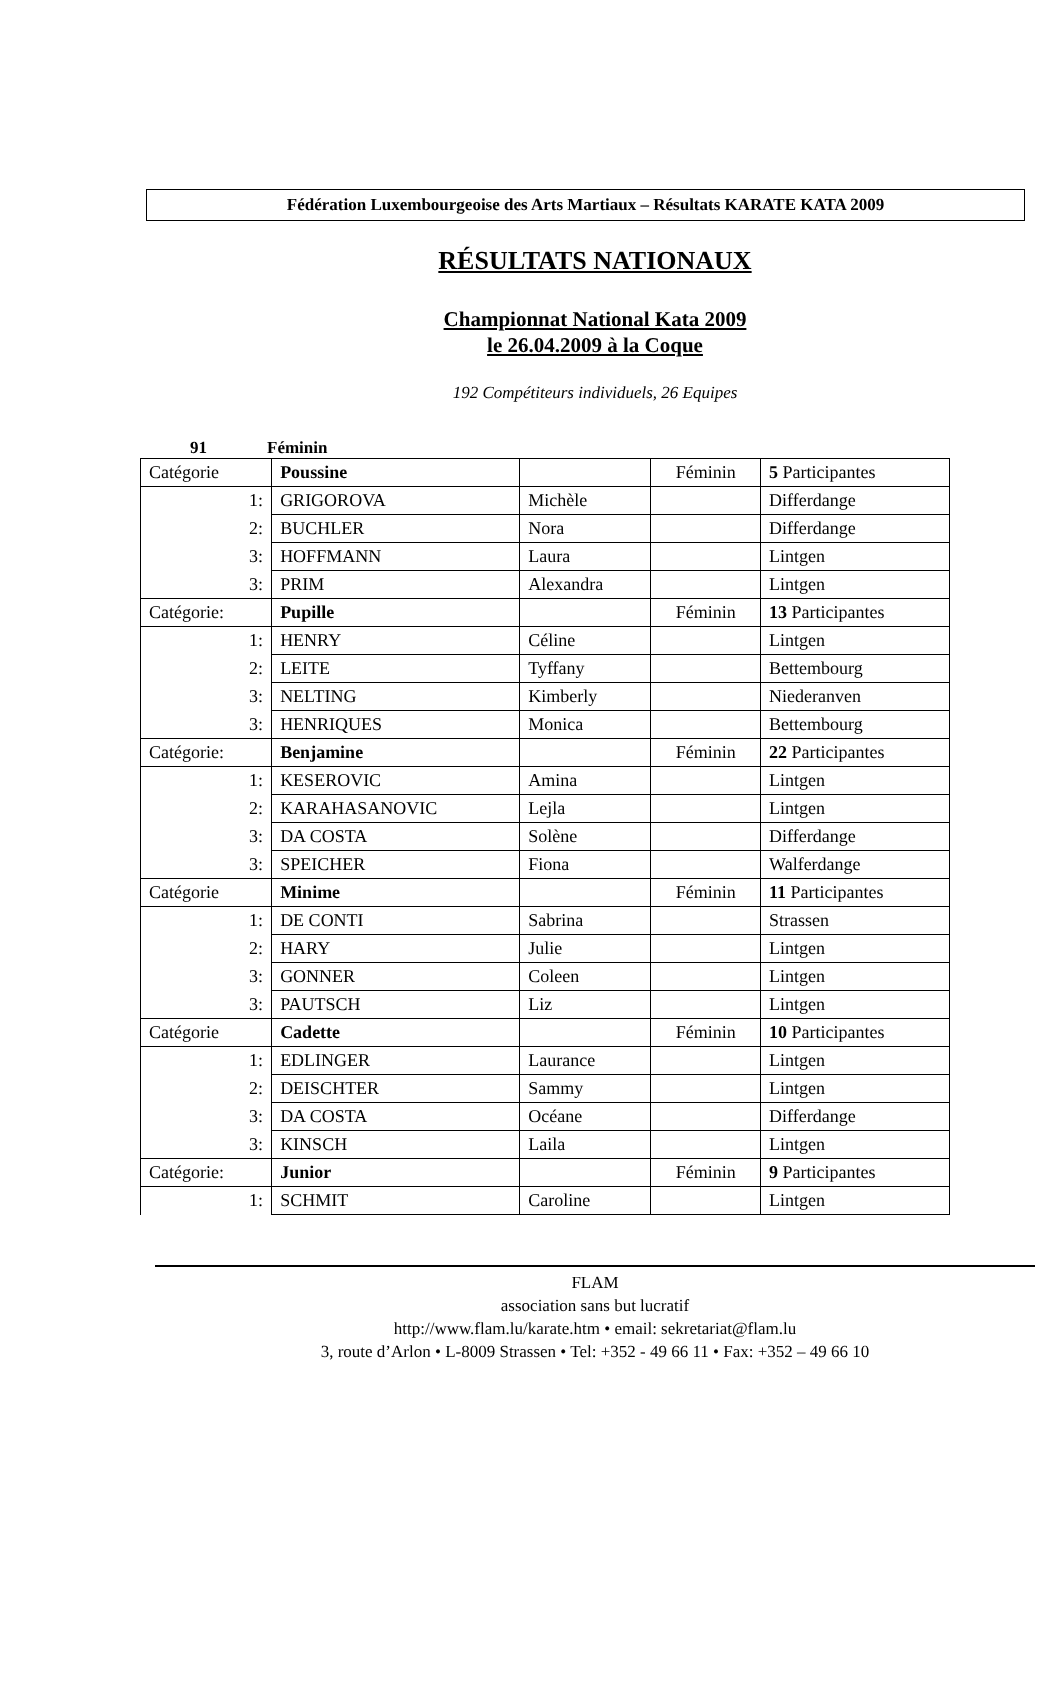Fédération Luxembourgeoise des Arts Martiaux – Résultats KARATE KATA 2009
RÉSULTATS NATIONAUX
Championnat National Kata 2009
le 26.04.2009 à la Coque
192 Compétiteurs individuels, 26 Equipes
91 Féminin
| Catégorie | Poussine | | Féminin | 5 Participantes |
| 1: | GRIGOROVA | Michèle | | Differdange |
| 2: | BUCHLER | Nora | | Differdange |
| 3: | HOFFMANN | Laura | | Lintgen |
| 3: | PRIM | Alexandra | | Lintgen |
| Catégorie: | Pupille | | Féminin | 13 Participantes |
| 1: | HENRY | Céline | | Lintgen |
| 2: | LEITE | Tyffany | | Bettembourg |
| 3: | NELTING | Kimberly | | Niederanven |
| 3: | HENRIQUES | Monica | | Bettembourg |
| Catégorie: | Benjamine | | Féminin | 22 Participantes |
| 1: | KESEROVIC | Amina | | Lintgen |
| 2: | KARAHASANOVIC | Lejla | | Lintgen |
| 3: | DA COSTA | Solène | | Differdange |
| 3: | SPEICHER | Fiona | | Walferdange |
| Catégorie | Minime | | Féminin | 11 Participantes |
| 1: | DE CONTI | Sabrina | | Strassen |
| 2: | HARY | Julie | | Lintgen |
| 3: | GONNER | Coleen | | Lintgen |
| 3: | PAUTSCH | Liz | | Lintgen |
| Catégorie | Cadette | | Féminin | 10 Participantes |
| 1: | EDLINGER | Laurance | | Lintgen |
| 2: | DEISCHTER | Sammy | | Lintgen |
| 3: | DA COSTA | Océane | | Differdange |
| 3: | KINSCH | Laila | | Lintgen |
| Catégorie: | Junior | | Féminin | 9 Participantes |
| 1: | SCHMIT | Caroline | | Lintgen |
FLAM
association sans but lucratif
http://www.flam.lu/karate.htm • email: sekretariat@flam.lu
3, route d’Arlon • L-8009 Strassen • Tel: +352 - 49 66 11 • Fax: +352 – 49 66 10